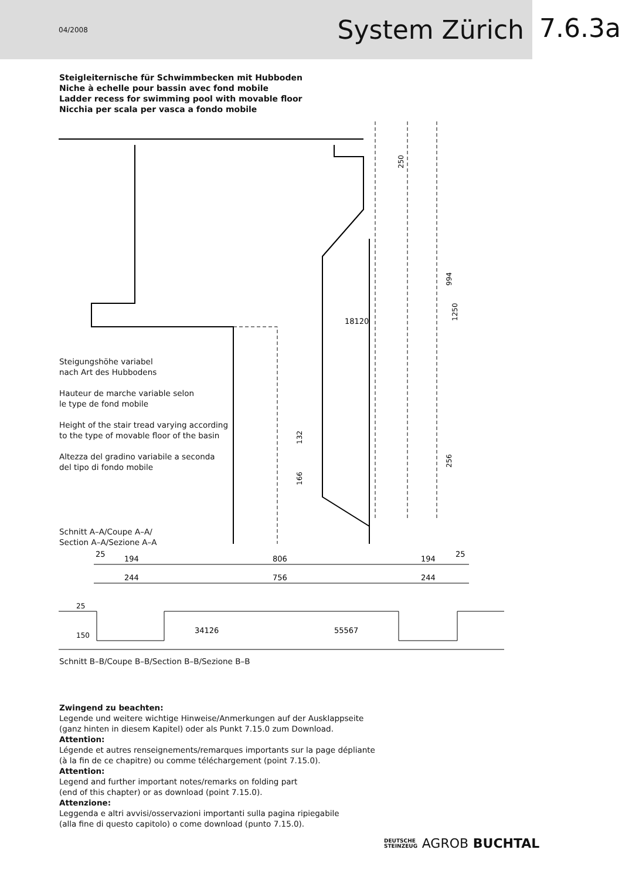04/2008 System Zürich
7.6.3a
Steigleiternische für Schwimmbecken mit Hubboden
Niche à echelle pour bassin avec fond mobile
Ladder recess for swimming pool with movable floor
Nicchia per scala per vasca a fondo mobile
250
18120
994
1250
132
166
256
Steigungshöhe variabel
nach Art des Hubbodens
Hauteur de marche variable selon
le type de fond mobile
Height of the stair tread varying according
to the type of movable floor of the basin
Altezza del gradino variabile a seconda
del tipo di fondo mobile
Schnitt A–A/Coupe A–A/
Section A–A/Sezione A–A
25
194
806
194
25
244
756
244
34126
55567
25
150
Schnitt B–B/Coupe B–B/Section B–B/Sezione B–B
Zwingend zu beachten:
Legende und weitere wichtige Hinweise/Anmerkungen auf der Ausklappseite
(ganz hinten in diesem Kapitel) oder als Punkt 7.15.0 zum Download.
Attention:
Légende et autres renseignements/remarques importants sur la page dépliante
(à la fin de ce chapitre) ou comme téléchargement (point 7.15.0).
Attention:
Legend and further important notes/remarks on folding part
(end of this chapter) or as download (point 7.15.0).
Attenzione:
Leggenda e altri avvisi/osservazioni importanti sulla pagina ripiegabile
(alla fine di questo capitolo) o come download (punto 7.15.0).
DEUTSCHE
STEINZEUG AGROB BUCHTAL